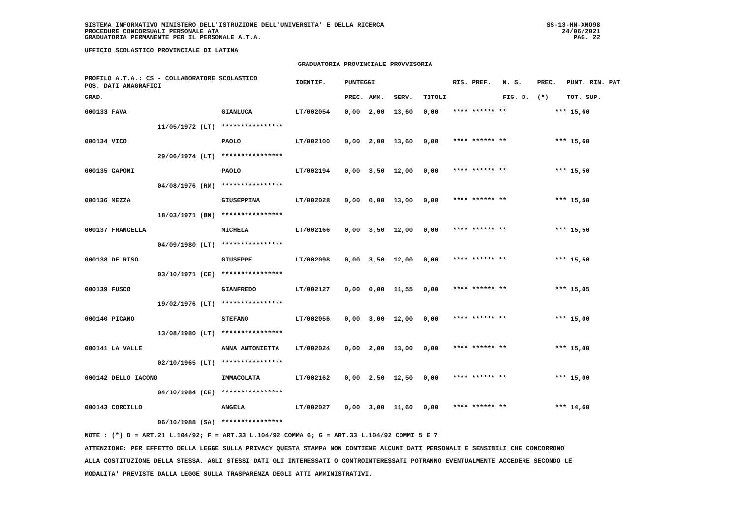SISTEMA INFORMATIVO MINISTERO DELL'ISTRUZIONE DELL'UNIVERSITA' E DELLA RICERCA
PROCEDURE CONCORSUALI PERSONALE ATA
GRADUATORIA PERMANENTE PER IL PERSONALE A.T.A.
UFFICIO SCOLASTICO PROVINCIALE DI LATINA
SS-13-HN-XNO98
24/06/2021
PAG. 22
GRADUATORIA PROVINCIALE PROVVISORIA
| PROFILO A.T.A.: CS - COLLABORATORE SCOLASTICO POS. DATI ANAGRAFICI | | | IDENTIF. | PUNTEGGI | | | | RIS. PREF. | N. S. | PREC. | PUNT. RIN. PAT |
| --- | --- | --- | --- | --- | --- | --- | --- | --- | --- | --- | --- |
| GRAD. | | | | PREC. | AMM. | SERV. | TITOLI | | FIG. D. | (*) | TOT. SUP. |
| 000133 FAVA | | GIANLUCA | LT/002054 | 0,00 | 2,00 | 13,60 | 0,00 | **** ****** * | * | *** | 15,60 |
| | 11/05/1972 (LT) | **************** | | | | | | | | | |
| 000134 VICO | | PAOLO | LT/002100 | 0,00 | 2,00 | 13,60 | 0,00 | **** ****** * | * | *** | 15,60 |
| | 29/06/1974 (LT) | **************** | | | | | | | | | |
| 000135 CAPONI | | PAOLO | LT/002194 | 0,00 | 3,50 | 12,00 | 0,00 | **** ****** * | * | *** | 15,50 |
| | 04/08/1976 (RM) | **************** | | | | | | | | | |
| 000136 MEZZA | | GIUSEPPINA | LT/002028 | 0,00 | 0,00 | 13,00 | 0,00 | **** ****** * | * | *** | 15,50 |
| | 18/03/1971 (BN) | **************** | | | | | | | | | |
| 000137 FRANCELLA | | MICHELA | LT/002166 | 0,00 | 3,50 | 12,00 | 0,00 | **** ****** * | * | *** | 15,50 |
| | 04/09/1980 (LT) | **************** | | | | | | | | | |
| 000138 DE RISO | | GIUSEPPE | LT/002098 | 0,00 | 3,50 | 12,00 | 0,00 | **** ****** * | * | *** | 15,50 |
| | 03/10/1971 (CE) | **************** | | | | | | | | | |
| 000139 FUSCO | | GIANFREDO | LT/002127 | 0,00 | 0,00 | 11,55 | 0,00 | **** ****** * | * | *** | 15,05 |
| | 19/02/1976 (LT) | **************** | | | | | | | | | |
| 000140 PICANO | | STEFANO | LT/002056 | 0,00 | 3,00 | 12,00 | 0,00 | **** ****** * | * | *** | 15,00 |
| | 13/08/1980 (LT) | **************** | | | | | | | | | |
| 000141 LA VALLE | | ANNA ANTONIETTA | LT/002024 | 0,00 | 2,00 | 13,00 | 0,00 | **** ****** * | * | *** | 15,00 |
| | 02/10/1965 (LT) | **************** | | | | | | | | | |
| 000142 DELLO IACONO | | IMMACOLATA | LT/002162 | 0,00 | 2,50 | 12,50 | 0,00 | **** ****** * | * | *** | 15,00 |
| | 04/10/1984 (CE) | **************** | | | | | | | | | |
| 000143 CORCILLO | | ANGELA | LT/002027 | 0,00 | 3,00 | 11,60 | 0,00 | **** ****** * | * | *** | 14,60 |
| | 06/10/1988 (SA) | **************** | | | | | | | | | |
NOTE : (*) D = ART.21 L.104/92; F = ART.33 L.104/92 COMMA 6; G = ART.33 L.104/92 COMMI 5 E 7
ATTENZIONE: PER EFFETTO DELLA LEGGE SULLA PRIVACY QUESTA STAMPA NON CONTIENE ALCUNI DATI PERSONALI E SENSIBILI CHE CONCORRONO
ALLA COSTITUZIONE DELLA STESSA. AGLI STESSI DATI GLI INTERESSATI O CONTROINTERESSATI POTRANNO EVENTUALMENTE ACCEDERE SECONDO LE
MODALITA' PREVISTE DALLA LEGGE SULLA TRASPARENZA DEGLI ATTI AMMINISTRATIVI.